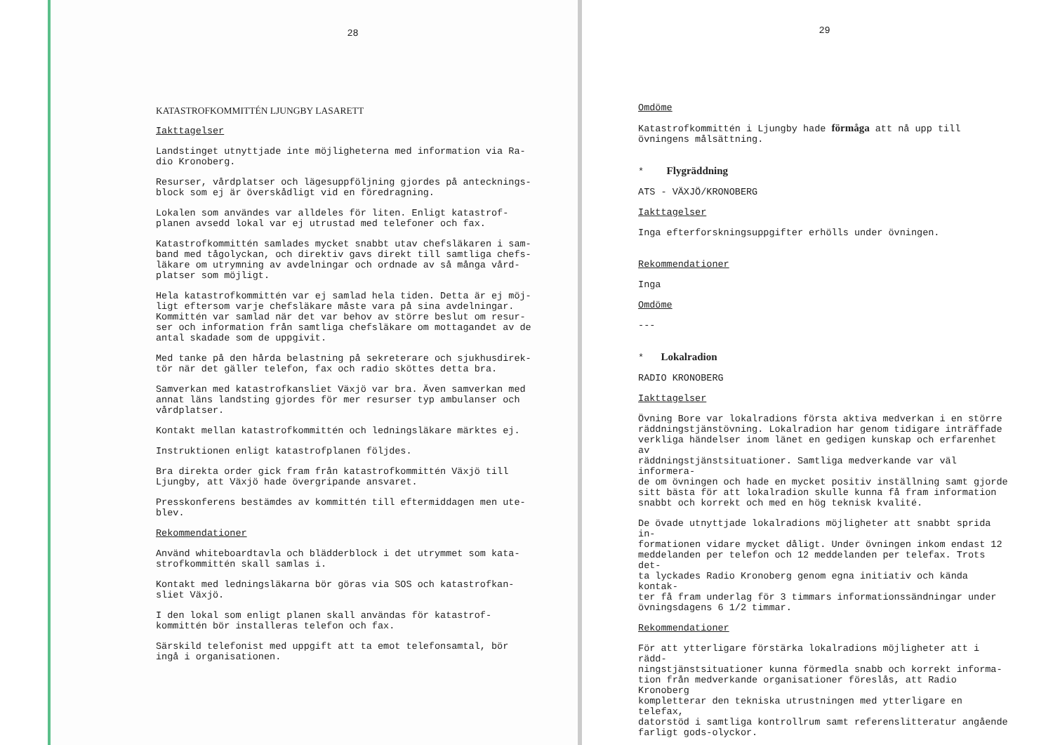28
KATASTROFKOMMITTÉN LJUNGBY LASARETT
Iakttagelser
Landstinget utnyttjade inte möjligheterna med information via Ra-
dio Kronoberg.
Resurser, vårdplatser och lägesuppföljning gjordes på antecknings-
block som ej är överskådligt vid en föredragning.
Lokalen som användes var alldeles för liten. Enligt katastrof-
planen avsedd lokal var ej utrustad med telefoner och fax.
Katastrofkommittén samlades mycket snabbt utav chefsläkaren i sam-
band med tågolyckan, och direktiv gavs direkt till samtliga chefs-
läkare om utrymning av avdelningar och ordnade av så många vård-
platser som möjligt.
Hela katastrofkommittén var ej samlad hela tiden. Detta är ej möj-
ligt eftersom varje chefsläkare måste vara på sina avdelningar.
Kommittén var samlad när det var behov av större beslut om resur-
ser och information från samtliga chefsläkare om mottagandet av de
antal skadade som de uppgivit.
Med tanke på den hårda belastning på sekreterare och sjukhusdirek-
tör när det gäller telefon, fax och radio sköttes detta bra.
Samverkan med katastrofkansliet Växjö var bra. Även samverkan med
annat läns landsting gjordes för mer resurser typ ambulanser och
vårdplatser.
Kontakt mellan katastrofkommittén och ledningsläkare märktes ej.
Instruktionen enligt katastrofplanen följdes.
Bra direkta order gick fram från katastrofkommittén Växjö till
Ljungby, att Växjö hade övergripande ansvaret.
Presskonferens bestämdes av kommittén till eftermiddagen men ute-
blev.
Rekommendationer
Använd whiteboardtavla och blädderblock i det utrymmet som kata-
strofkommittén skall samlas i.
Kontakt med ledningsläkarna bör göras via SOS och katastrofkan-
sliet Växjö.
I den lokal som enligt planen skall användas för katastrof-
kommittén bör installeras telefon och fax.
Särskild telefonist med uppgift att ta emot telefonsamtal, bör
ingå i organisationen.
29
Omdöme
Katastrofkommittén i Ljungby hade förmåga att nå upp till
övningens målsättning.
* Flygräddning
ATS - VÄXJÖ/KRONOBERG
Iakttagelser
Inga efterforskningsuppgifter erhölls under övningen.
Rekommendationer
Inga
Omdöme
---
* Lokalradion
RADIO KRONOBERG
Iakttagelser
Övning Bore var lokalradions första aktiva medverkan i en större
räddningstjänstövning. Lokalradion har genom tidigare inträffade
verkliga händelser inom länet en gedigen kunskap och erfarenhet av
räddningstjänstsituationer. Samtliga medverkande var väl informera-
de om övningen och hade en mycket positiv inställning samt gjorde
sitt bästa för att lokalradion skulle kunna få fram information
snabbt och korrekt och med en hög teknisk kvalité.
De övade utnyttjade lokalradions möjligheter att snabbt sprida in-
formationen vidare mycket dåligt. Under övningen inkom endast 12
meddelanden per telefon och 12 meddelanden per telefax. Trots det-
ta lyckades Radio Kronoberg genom egna initiativ och kända kontak-
ter få fram underlag för 3 timmars informationssändningar under
övningsdagens 6 1/2 timmar.
Rekommendationer
För att ytterligare förstärka lokalradions möjligheter att i rädd-
ningstjänstsituationer kunna förmedla snabb och korrekt informa-
tion från medverkande organisationer föreslås, att Radio Kronoberg
kompletterar den tekniska utrustningen med ytterligare en telefax,
datorstöd i samtliga kontrollrum samt referenslitteratur angående
farligt gods-olyckor.